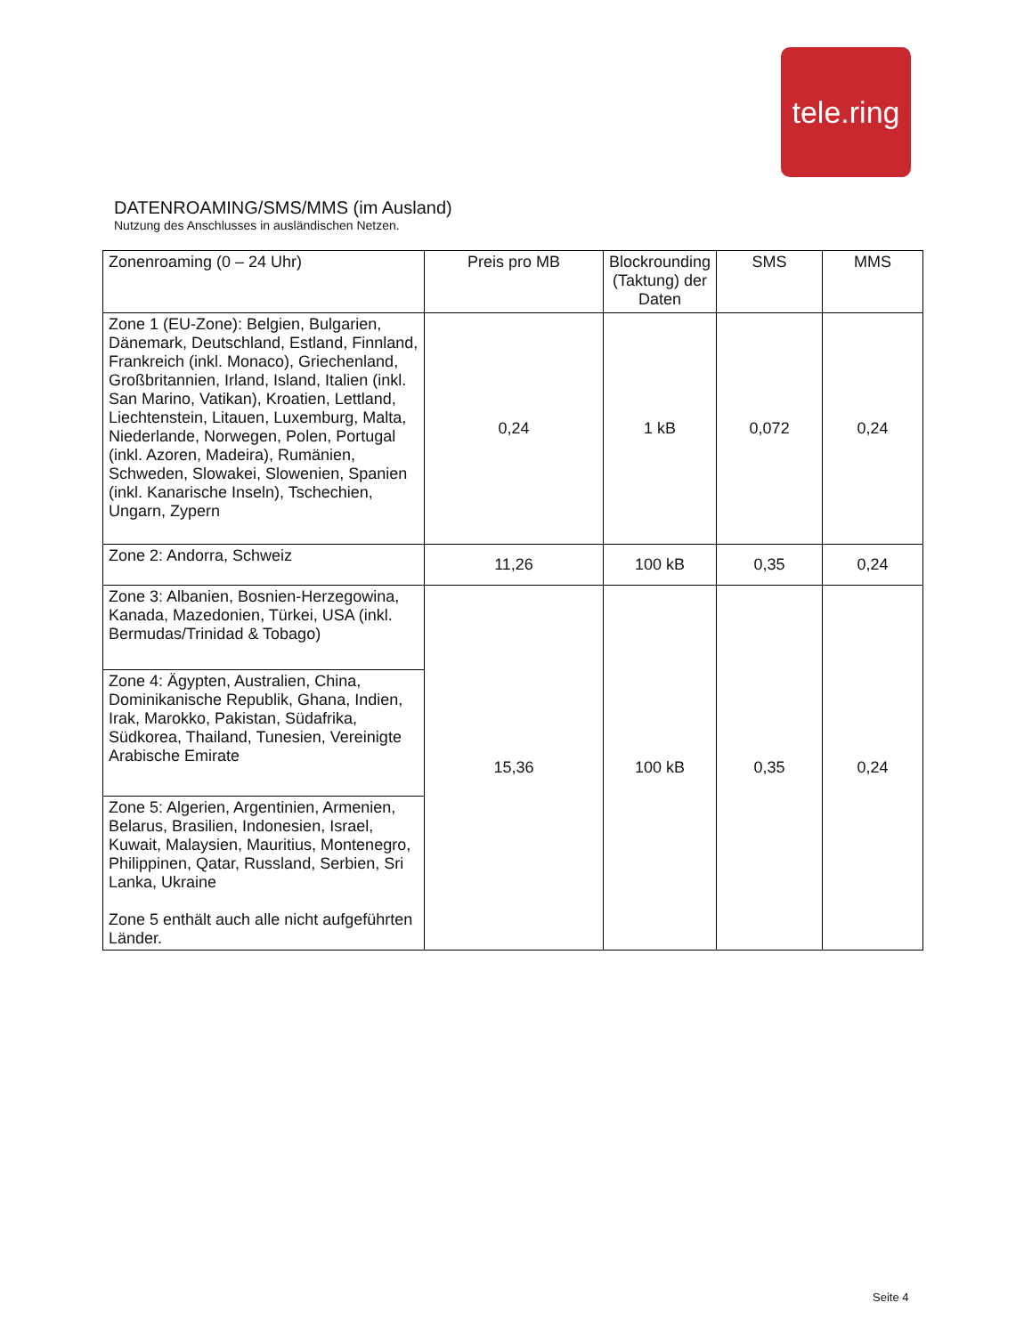tele.ring
DATENROAMING/SMS/MMS (im Ausland)
Nutzung des Anschlusses in ausländischen Netzen.
| Zonenroaming (0 – 24 Uhr) | Preis pro MB | Blockrounding (Taktung) der Daten | SMS | MMS |
| --- | --- | --- | --- | --- |
| Zone 1 (EU-Zone): Belgien, Bulgarien, Dänemark, Deutschland, Estland, Finnland, Frankreich (inkl. Monaco), Griechenland, Großbritannien, Irland, Island, Italien (inkl. San Marino, Vatikan), Kroatien, Lettland, Liechtenstein, Litauen, Luxemburg, Malta, Niederlande, Norwegen, Polen, Portugal (inkl. Azoren, Madeira), Rumänien, Schweden, Slowakei, Slowenien, Spanien (inkl. Kanarische Inseln), Tschechien, Ungarn, Zypern | 0,24 | 1 kB | 0,072 | 0,24 |
| Zone 2: Andorra, Schweiz | 11,26 | 100 kB | 0,35 | 0,24 |
| Zone 3: Albanien, Bosnien-Herzegowina, Kanada, Mazedonien, Türkei, USA (inkl. Bermudas/Trinidad & Tobago) | 15,36 | 100 kB | 0,35 | 0,24 |
| Zone 4: Ägypten, Australien, China, Dominikanische Republik, Ghana, Indien, Irak, Marokko, Pakistan, Südafrika, Südkorea, Thailand, Tunesien, Vereinigte Arabische Emirate | | | | |
| Zone 5: Algerien, Argentinien, Armenien, Belarus, Brasilien, Indonesien, Israel, Kuwait, Malaysien, Mauritius, Montenegro, Philippinen, Qatar, Russland, Serbien, Sri Lanka, Ukraine Zone 5 enthält auch alle nicht aufgeführten Länder. | | | | |
Seite 4